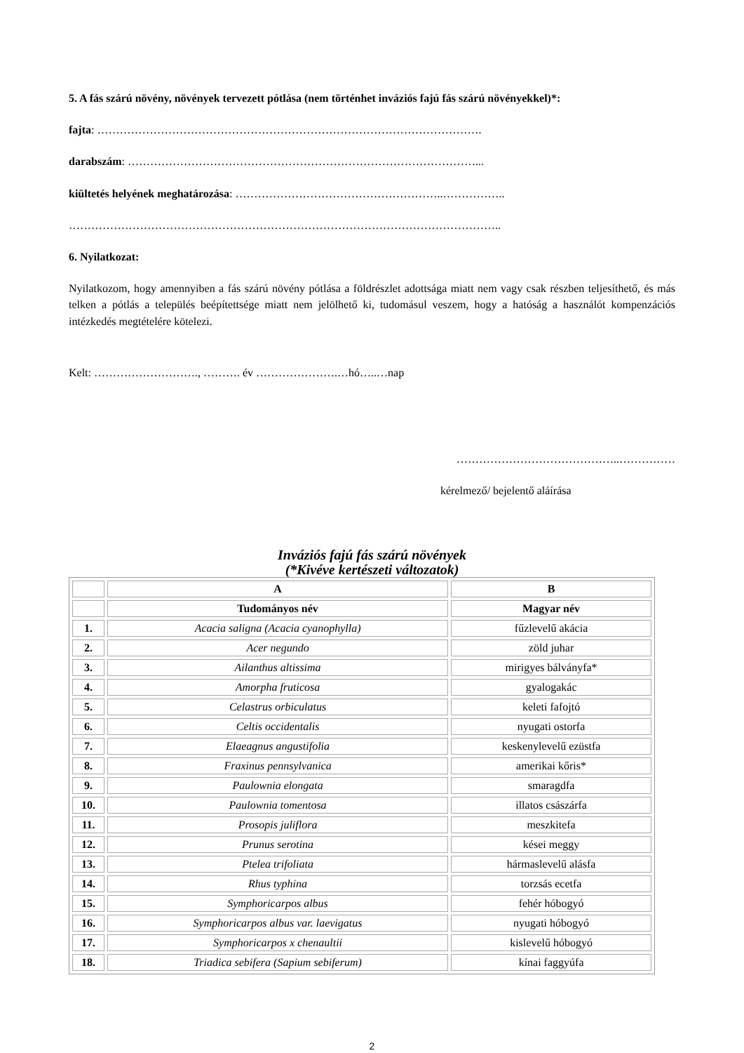5. A fás szárú növény, növények tervezett pótlása (nem történhet inváziós fajú fás szárú növényekkel)*:
fajta: ………………………………………………………………………………………….
darabszám: …………………………………………………………………………………...
kiültetés helyének meghatározása: ………………………………………………..……………..
……………………………………………………………………………………………………..
6. Nyilatkozat:
Nyilatkozom, hogy amennyiben a fás szárú növény pótlása a földrészlet adottsága miatt nem vagy csak részben teljesíthető, és más telken a pótlás a település beépítettsége miatt nem jelölhető ki, tudomásul veszem, hogy a hatóság a használót kompenzációs intézkedés megtételére kötelezi.
Kelt: ………………………., ………. év ………………….…hó…..…nap
……………………………………..……………
kérelmező/ bejelentő aláírása
Inváziós fajú fás szárú növények
(*Kivéve kertészeti változatok)
| | A | B |
| --- | --- | --- |
| | Tudományos név | Magyar név |
| 1. | Acacia saligna (Acacia cyanophylla) | fűzlevelű akácia |
| 2. | Acer negundo | zöld juhar |
| 3. | Ailanthus altissima | mirigyes bálványfa* |
| 4. | Amorpha fruticosa | gyalogakác |
| 5. | Celastrus orbiculatus | keleti fafojtó |
| 6. | Celtis occidentalis | nyugati ostorfa |
| 7. | Elaeagnus angustifolia | keskenylevelű ezüstfa |
| 8. | Fraxinus pennsylvanica | amerikai kőris* |
| 9. | Paulownia elongata | smaragdfa |
| 10. | Paulownia tomentosa | illatos császárfa |
| 11. | Prosopis juliflora | meszkitefa |
| 12. | Prunus serotina | kései meggy |
| 13. | Ptelea trifoliata | hármaslevelű alásfa |
| 14. | Rhus typhina | torzsás ecetfa |
| 15. | Symphoricarpos albus | fehér hóbogyó |
| 16. | Symphoricarpos albus var. laevigatus | nyugati hóbogyó |
| 17. | Symphoricarpos x chenaultii | kislevelű hóbogyó |
| 18. | Triadica sebifera (Sapium sebiferum) | kínai faggyúfa |
2